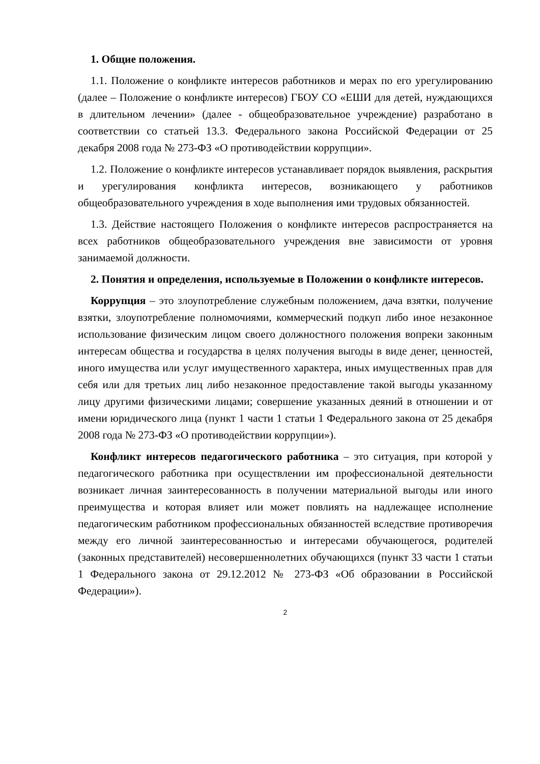1. Общие положения.
1.1. Положение о конфликте интересов работников и мерах по его урегулированию (далее – Положение о конфликте интересов) ГБОУ СО «ЕШИ для детей, нуждающихся в длительном лечении» (далее - общеобразовательное учреждение) разработано в соответствии со статьей 13.3. Федерального закона Российской Федерации от 25 декабря 2008 года № 273-ФЗ «О противодействии коррупции».
1.2. Положение о конфликте интересов устанавливает порядок выявления, раскрытия и урегулирования конфликта интересов, возникающего у работников общеобразовательного учреждения в ходе выполнения ими трудовых обязанностей.
1.3. Действие настоящего Положения о конфликте интересов распространяется на всех работников общеобразовательного учреждения вне зависимости от уровня занимаемой должности.
2. Понятия и определения, используемые в Положении о конфликте интересов.
Коррупция – это злоупотребление служебным положением, дача взятки, получение взятки, злоупотребление полномочиями, коммерческий подкуп либо иное незаконное использование физическим лицом своего должностного положения вопреки законным интересам общества и государства в целях получения выгоды в виде денег, ценностей, иного имущества или услуг имущественного характера, иных имущественных прав для себя или для третьих лиц либо незаконное предоставление такой выгоды указанному лицу другими физическими лицами; совершение указанных деяний в отношении и от имени юридического лица (пункт 1 части 1 статьи 1 Федерального закона от 25 декабря 2008 года № 273-ФЗ «О противодействии коррупции»).
Конфликт интересов педагогического работника – это ситуация, при которой у педагогического работника при осуществлении им профессиональной деятельности возникает личная заинтересованность в получении материальной выгоды или иного преимущества и которая влияет или может повлиять на надлежащее исполнение педагогическим работником профессиональных обязанностей вследствие противоречия между его личной заинтересованностью и интересами обучающегося, родителей (законных представителей) несовершеннолетних обучающихся (пункт 33 части 1 статьи 1 Федерального закона от 29.12.2012 № 273-ФЗ «Об образовании в Российской Федерации»).
2